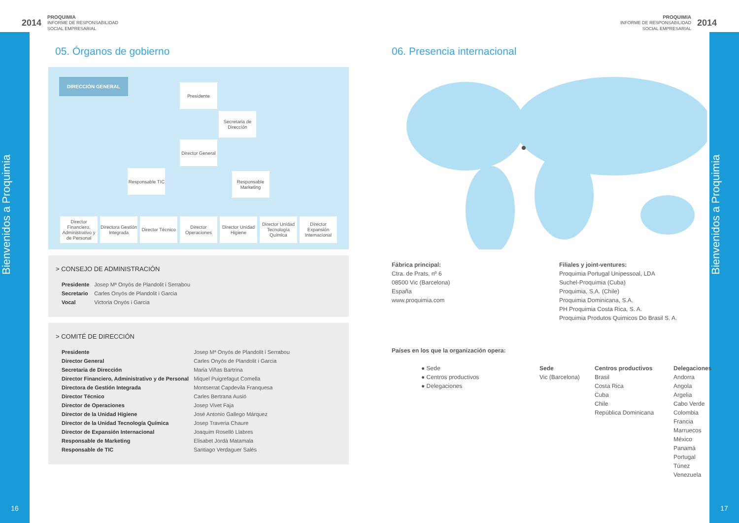Bienvenidos a Proquimia
16
Bienvenidos a Proquimia
17
2014
PROQUIMIA
INFORME DE RESPONSABILIDAD
SOCIAL EMPRESARIAL
05. Órganos de gobierno
DIRECCIÓN GENERAL
Presidente
Secretaria de Dirección
Director General
Responsable TIC Responsable Marketing
Director Financiero, Administrativo y de Personal Directora Gestión Integrada Director Técnico Director Operaciones Director Unidad Higiene Director Unidad Tecnología Química Director Expansión Internacional
> CONSEJO DE ADMINISTRACIÓN
| Presidente | Josep Mª Onyós de Plandolit i Serrabou |
| Secretario | Carles Onyós de Plandolit i Garcia |
| Vocal | Victoria Onyós i Garcia |
> COMITÉ DE DIRECCIÓN
| Presidente | Josep Mª Onyós de Plandolit i Serrabou |
| Director General | Carles Onyós de Plandolit i Garcia |
| Secretaria de Dirección | Maria Viñas Bartrina |
| Director Financiero, Administrativo y de Personal | Miquel Puigrefagut Comella |
| Directora de Gestión Integrada | Montserrat Capdevila Franquesa |
| Director Técnico | Carles Bertrana Ausió |
| Director de Operaciones | Josep Vivet Faja |
| Director de la Unidad Higiene | José Antonio Gallego Márquez |
| Director de la Unidad Tecnología Química | Josep Traveria Chaure |
| Director de Expansión Internacional | Joaquim Roselló Llabres |
| Responsable de Marketing | Elisabet Jordà Matamala |
| Responsable de TIC | Santiago Verdaguer Salés |
PROQUIMIA
INFORME DE RESPONSABILIDAD
SOCIAL EMPRESARIAL
2014
06. Presencia internacional
Fábrica principal:
Ctra. de Prats, nº 6
08500 Vic (Barcelona)
España
www.proquimia.com
Filiales y joint-ventures:
Proquimia Portugal Unipessoal, LDA
Suchel-Proquimia (Cuba)
Proquimia, S.A. (Chile)
Proquimia Dominicana, S.A.
PH Proquimia Costa Rica, S. A.
Proquimia Produtos Quimicos Do Brasil S. A.
Países en los que la organización opera:
● Sede
● Centros productivos
● Delegaciones
Sede
Vic (Barcelona)
Centros productivos
Brasil
Costa Rica
Cuba
Chile
República Dominicana
Delegaciones
Andorra
Angola
Argelia
Cabo Verde
Colombia
Francia
Marruecos
México
Panamá
Portugal
Túnez
Venezuela